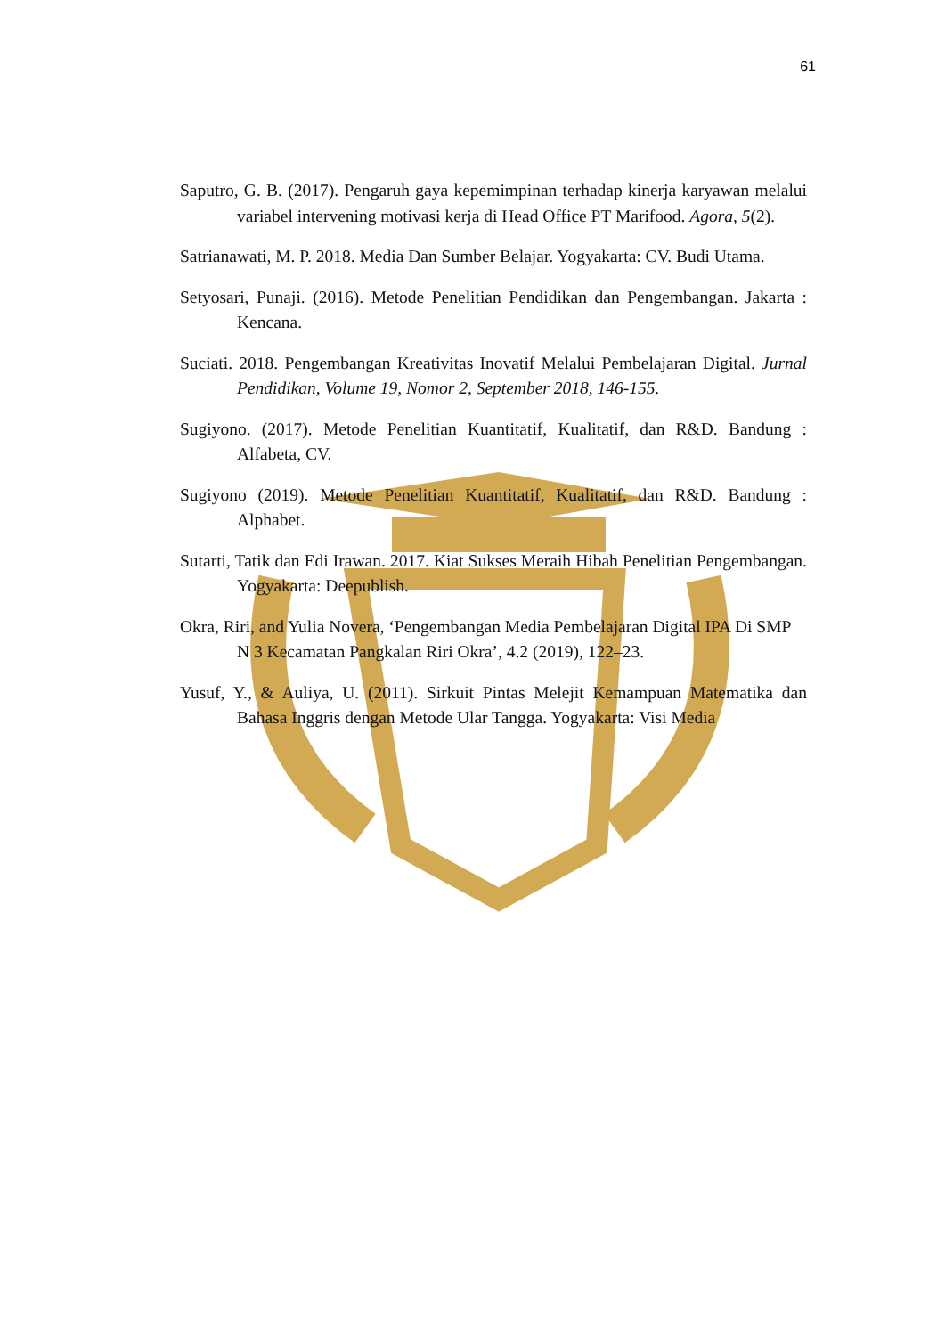61
Saputro, G. B. (2017). Pengaruh gaya kepemimpinan terhadap kinerja karyawan melalui variabel intervening motivasi kerja di Head Office PT Marifood. Agora, 5(2).
Satrianawati, M. P. 2018. Media Dan Sumber Belajar. Yogyakarta: CV. Budi Utama.
Setyosari, Punaji. (2016). Metode Penelitian Pendidikan dan Pengembangan. Jakarta : Kencana.
Suciati. 2018. Pengembangan Kreativitas Inovatif Melalui Pembelajaran Digital. Jurnal Pendidikan, Volume 19, Nomor 2, September 2018, 146-155.
Sugiyono. (2017). Metode Penelitian Kuantitatif, Kualitatif, dan R&D. Bandung : Alfabeta, CV.
Sugiyono (2019). Metode Penelitian Kuantitatif, Kualitatif, dan R&D. Bandung : Alphabet.
Sutarti, Tatik dan Edi Irawan. 2017. Kiat Sukses Meraih Hibah Penelitian Pengembangan. Yogyakarta: Deepublish.
Okra, Riri, and Yulia Novera, ‘Pengembangan Media Pembelajaran Digital IPA Di SMP N 3 Kecamatan Pangkalan Riri Okra’, 4.2 (2019), 122–23.
Yusuf, Y., & Auliya, U. (2011). Sirkuit Pintas Melejit Kemampuan Matematika dan Bahasa Inggris dengan Metode Ular Tangga. Yogyakarta: Visi Media